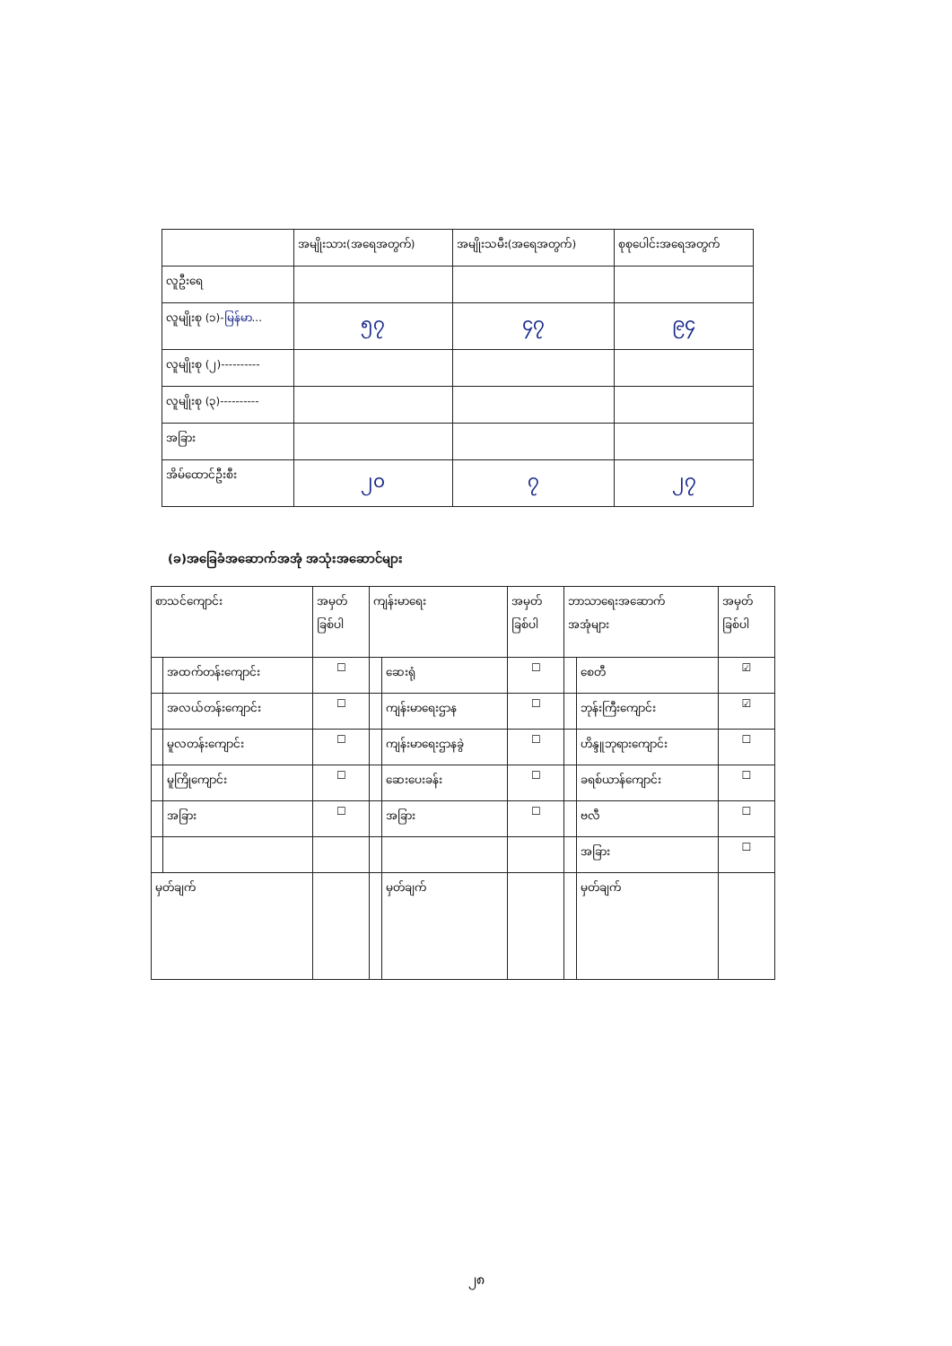| | အမျိုးသား(အရေအတွက်) | အမျိုးသမီး(အရေအတွက်) | စုစုပေါင်းအရေအတွက် |
| --- | --- | --- | --- |
| လူဦးရေ | | | |
| လူမျိုးစု (၁)- မြန်မာ ... | ၅၇ | ၄၇ | ၉၄ |
| လူမျိုးစု (၂)---------- | | | |
| လူမျိုးစု (၃)---------- | | | |
| အခြား | | | |
| အိမ်ထောင်ဦးစီး | ၂၀ | ၇ | ၂၇ |
(ခ)အခြေခံအဆောက်အအုံ အသုံးအဆောင်များ
| စာသင်ကျောင်း | | အမှတ် ခြစ်ပါ | ကျန်းမာရေး | | အမှတ် ခြစ်ပါ | ဘာသာရေးအဆောက် အအုံများ | | အမှတ် ခြစ်ပါ |
| | အထက်တန်းကျောင်း | ☐ | | ဆေးရုံ | ☐ | | စေတီ | ☑ |
| | အလယ်တန်းကျောင်း | ☐ | | ကျန်းမာရေးဌာန | ☐ | | ဘုန်းကြီးကျောင်း | ☑ |
| | မူလတန်းကျောင်း | ☐ | | ကျန်းမာရေးဌာနခွဲ | ☐ | | ဟိန္ဒူဘုရားကျောင်း | ☐ |
| | မူကြိုကျောင်း | ☐ | | ဆေးပေးခန်း | ☐ | | ခရစ်ယာန်ကျောင်း | ☐ |
| | အခြား | ☐ | | အခြား | ☐ | | ဗလီ | ☐ |
| | | | | | | | အခြား | ☐ |
| မှတ်ချက် | | | | မှတ်ချက် | | | မှတ်ချက် | |
၂၈